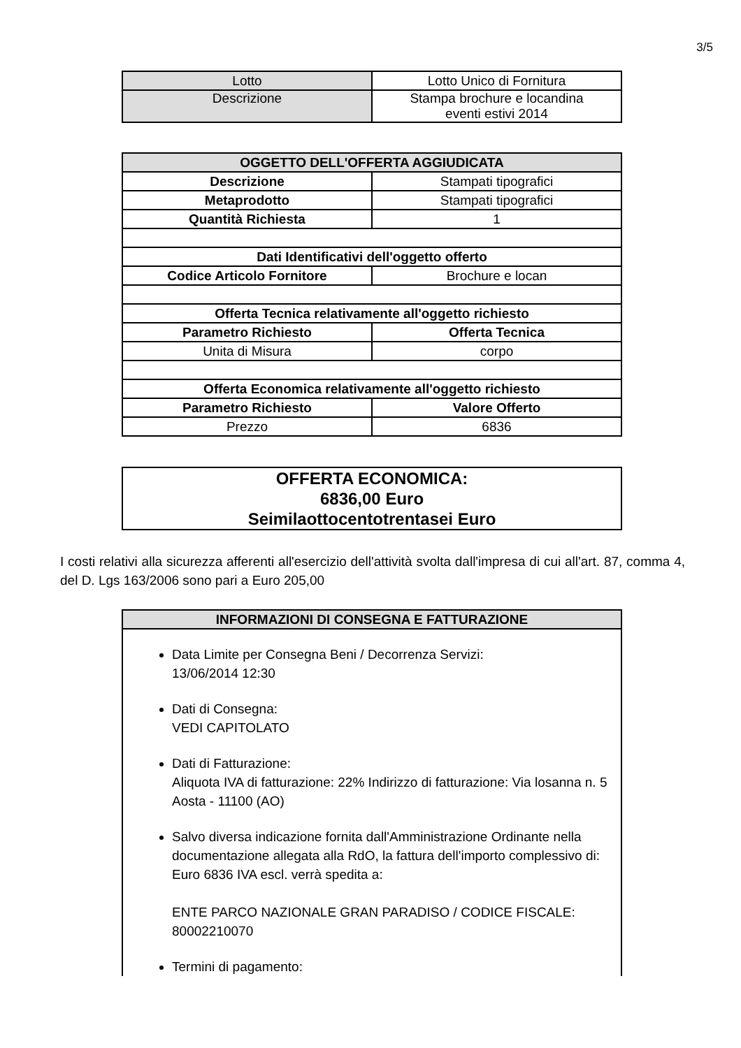3/5
| Lotto | Lotto Unico di Fornitura |
| Descrizione | Stampa brochure e locandina eventi estivi 2014 |
| OGGETTO DELL'OFFERTA AGGIUDICATA | |
| --- | --- |
| Descrizione | Stampati tipografici |
| Metaprodotto | Stampati tipografici |
| Quantità Richiesta | 1 |
| Dati Identificativi dell'oggetto offerto | |
| Codice Articolo Fornitore | Brochure e locan |
| Offerta Tecnica relativamente all'oggetto richiesto | |
| Parametro Richiesto | Offerta Tecnica |
| Unita di Misura | corpo |
| Offerta Economica relativamente all'oggetto richiesto | |
| Parametro Richiesto | Valore Offerto |
| Prezzo | 6836 |
| OFFERTA ECONOMICA: 6836,00 Euro Seimilaottocentotrentasei Euro |
I costi relativi alla sicurezza afferenti all'esercizio dell'attività svolta dall'impresa di cui all'art. 87, comma 4, del D. Lgs 163/2006 sono pari a Euro 205,00
| INFORMAZIONI DI CONSEGNA E FATTURAZIONE |
| --- |
| Data Limite per Consegna Beni / Decorrenza Servizi: 13/06/2014 12:30 Dati di Consegna: VEDI CAPITOLATO Dati di Fatturazione: Aliquota IVA di fatturazione: 22% Indirizzo di fatturazione: Via losanna n. 5 Aosta - 11100 (AO) Salvo diversa indicazione fornita dall'Amministrazione Ordinante nella documentazione allegata alla RdO, la fattura dell'importo complessivo di: Euro 6836 IVA escl. verrà spedita a: ENTE PARCO NAZIONALE GRAN PARADISO / CODICE FISCALE: 80002210070 Termini di pagamento: |